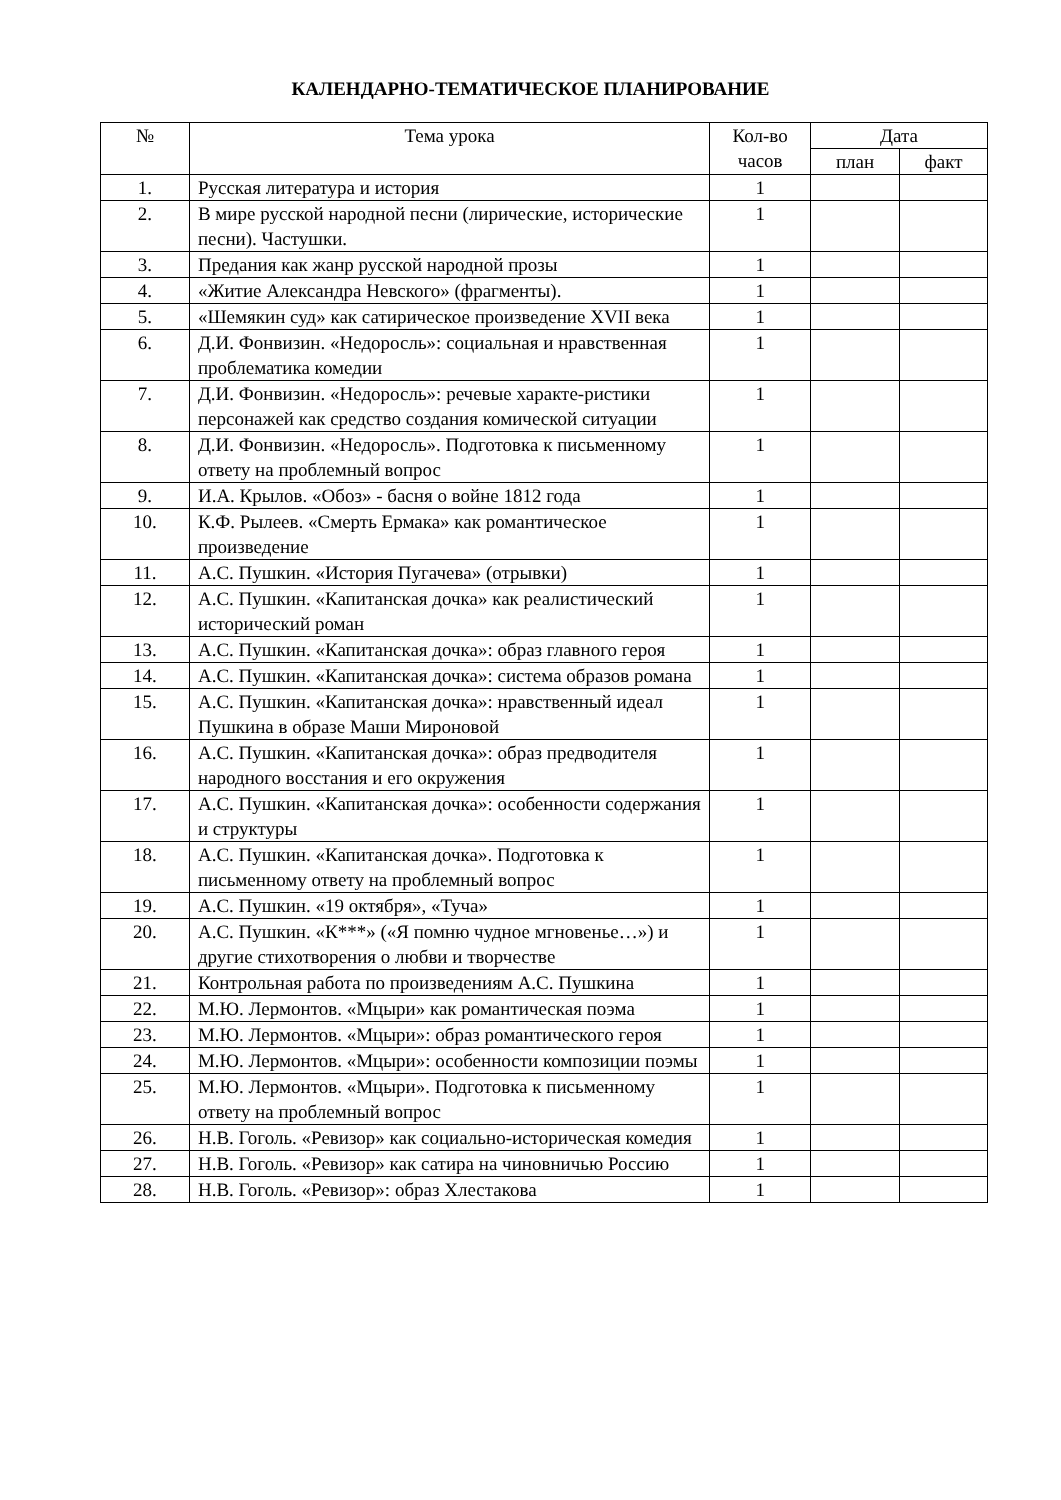КАЛЕНДАРНО-ТЕМАТИЧЕСКОЕ ПЛАНИРОВАНИЕ
| № | Тема урока | Кол-во часов | Дата | |
| --- | --- | --- | --- | --- |
| | | | план | факт |
| 1. | Русская литература и история | 1 | | |
| 2. | В мире русской народной песни (лирические, исторические песни). Частушки. | 1 | | |
| 3. | Предания как жанр русской народной прозы | 1 | | |
| 4. | «Житие Александра Невского» (фрагменты). | 1 | | |
| 5. | «Шемякин суд» как сатирическое произведение XVII века | 1 | | |
| 6. | Д.И. Фонвизин. «Недоросль»: социальная и нравственная проблематика комедии | 1 | | |
| 7. | Д.И. Фонвизин. «Недоросль»: речевые характе-ристики персонажей как средство создания комической ситуации | 1 | | |
| 8. | Д.И. Фонвизин. «Недоросль». Подготовка к письменному ответу на проблемный вопрос | 1 | | |
| 9. | И.А. Крылов. «Обоз» - басня о войне 1812 года | 1 | | |
| 10. | К.Ф. Рылеев. «Смерть Ермака» как романтическое произведение | 1 | | |
| 11. | А.С. Пушкин. «История Пугачева» (отрывки) | 1 | | |
| 12. | А.С. Пушкин. «Капитанская дочка» как реалистический исторический роман | 1 | | |
| 13. | А.С. Пушкин. «Капитанская дочка»: образ главного героя | 1 | | |
| 14. | А.С. Пушкин. «Капитанская дочка»: система образов романа | 1 | | |
| 15. | А.С. Пушкин. «Капитанская дочка»: нравственный идеал Пушкина в образе Маши Мироновой | 1 | | |
| 16. | А.С. Пушкин. «Капитанская дочка»: образ предводителя народного восстания и его окружения | 1 | | |
| 17. | А.С. Пушкин. «Капитанская дочка»: особенности содержания и структуры | 1 | | |
| 18. | А.С. Пушкин. «Капитанская дочка». Подготовка к письменному ответу на проблемный вопрос | 1 | | |
| 19. | А.С. Пушкин. «19 октября», «Туча» | 1 | | |
| 20. | А.С. Пушкин. «К***» («Я помню чудное мгновенье…») и другие стихотворения о любви и творчестве | 1 | | |
| 21. | Контрольная работа по произведениям А.С. Пушкина | 1 | | |
| 22. | М.Ю. Лермонтов. «Мцыри» как романтическая поэма | 1 | | |
| 23. | М.Ю. Лермонтов. «Мцыри»: образ романтического героя | 1 | | |
| 24. | М.Ю. Лермонтов. «Мцыри»: особенности композиции поэмы | 1 | | |
| 25. | М.Ю. Лермонтов. «Мцыри». Подготовка к письменному ответу на проблемный вопрос | 1 | | |
| 26. | Н.В. Гоголь. «Ревизор» как социально-историческая комедия | 1 | | |
| 27. | Н.В. Гоголь. «Ревизор» как сатира на чиновничью Россию | 1 | | |
| 28. | Н.В. Гоголь. «Ревизор»: образ Хлестакова | 1 | | |